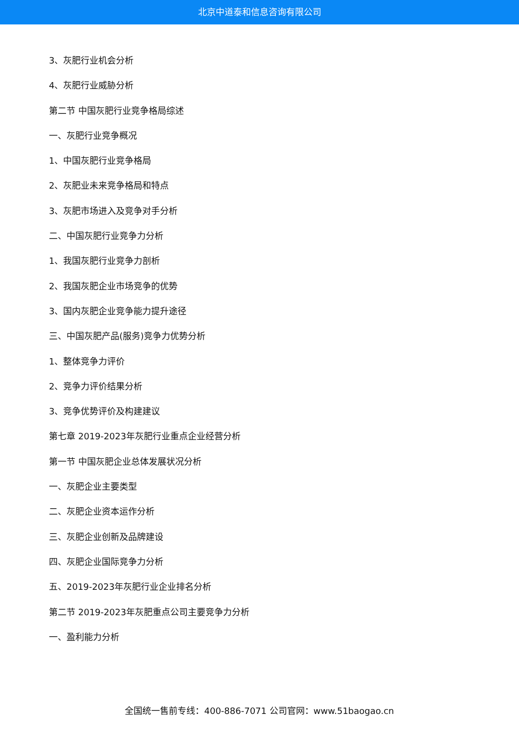北京中道泰和信息咨询有限公司
3、灰肥行业机会分析
4、灰肥行业威胁分析
第二节 中国灰肥行业竞争格局综述
一、灰肥行业竞争概况
1、中国灰肥行业竞争格局
2、灰肥业未来竞争格局和特点
3、灰肥市场进入及竞争对手分析
二、中国灰肥行业竞争力分析
1、我国灰肥行业竞争力剖析
2、我国灰肥企业市场竞争的优势
3、国内灰肥企业竞争能力提升途径
三、中国灰肥产品(服务)竞争力优势分析
1、整体竞争力评价
2、竞争力评价结果分析
3、竞争优势评价及构建建议
第七章 2019-2023年灰肥行业重点企业经营分析
第一节 中国灰肥企业总体发展状况分析
一、灰肥企业主要类型
二、灰肥企业资本运作分析
三、灰肥企业创新及品牌建设
四、灰肥企业国际竞争力分析
五、2019-2023年灰肥行业企业排名分析
第二节 2019-2023年灰肥重点公司主要竞争力分析
一、盈利能力分析
全国统一售前专线：400-886-7071 公司官网：www.51baogao.cn